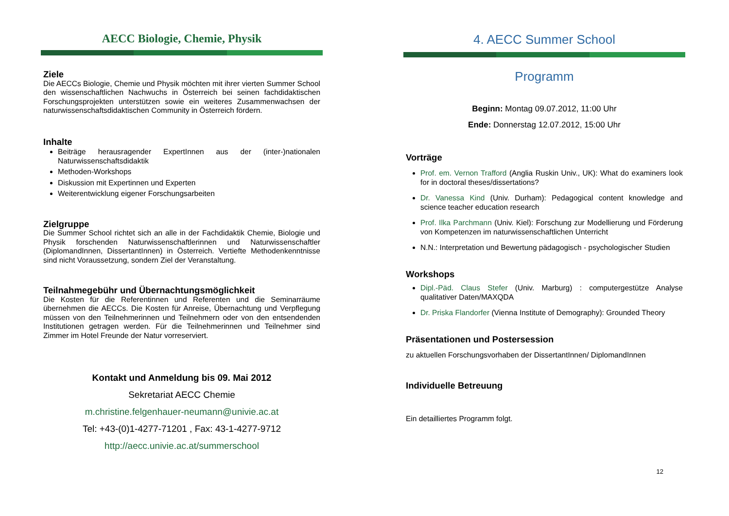AECC Biologie, Chemie, Physik
Ziele
Die AECCs Biologie, Chemie und Physik möchten mit ihrer vierten Summer School den wissenschaftlichen Nachwuchs in Österreich bei seinen fachdidaktischen Forschungsprojekten unterstützen sowie ein weiteres Zusammenwachsen der naturwissenschaftsdidaktischen Community in Österreich fördern.
Inhalte
Beiträge herausragender ExpertInnen aus der (inter-)nationalen Naturwissenschaftsdidaktik
Methoden-Workshops
Diskussion mit Expertinnen und Experten
Weiterentwicklung eigener Forschungsarbeiten
Zielgruppe
Die Summer School richtet sich an alle in der Fachdidaktik Chemie, Biologie und Physik forschenden Naturwissenschaftlerinnen und Naturwissenschaftler (DiplomandInnen, DissertantInnen) in Österreich. Vertiefte Methodenkenntnisse sind nicht Voraussetzung, sondern Ziel der Veranstaltung.
Teilnahmegebühr und Übernachtungsmöglichkeit
Die Kosten für die Referentinnen und Referenten und die Seminarräume übernehmen die AECCs. Die Kosten für Anreise, Übernachtung und Verpflegung müssen von den Teilnehmerinnen und Teilnehmern oder von den entsendenden Institutionen getragen werden. Für die Teilnehmerinnen und Teilnehmer sind Zimmer im Hotel Freunde der Natur vorreserviert.
Kontakt und Anmeldung bis 09. Mai 2012
Sekretariat AECC Chemie
m.christine.felgenhauer-neumann@univie.ac.at
Tel: +43-(0)1-4277-71201 , Fax: 43-1-4277-9712
http://aecc.univie.ac.at/summerschool
4. AECC Summer School
Programm
Beginn: Montag 09.07.2012, 11:00 Uhr
Ende: Donnerstag 12.07.2012, 15:00 Uhr
Vorträge
Prof. em. Vernon Trafford (Anglia Ruskin Univ., UK): What do examiners look for in doctoral theses/dissertations?
Dr. Vanessa Kind (Univ. Durham): Pedagogical content knowledge and science teacher education research
Prof. Ilka Parchmann (Univ. Kiel): Forschung zur Modellierung und Förderung von Kompetenzen im naturwissenschaftlichen Unterricht
N.N.: Interpretation und Bewertung pädagogisch - psychologischer Studien
Workshops
Dipl.-Päd. Claus Stefer (Univ. Marburg) : computergestütze Analyse qualitativer Daten/MAXQDA
Dr. Priska Flandorfer (Vienna Institute of Demography): Grounded Theory
Präsentationen und Postersession
zu aktuellen Forschungsvorhaben der DissertantInnen/ DiplomandInnen
Individuelle Betreuung
Ein detailliertes Programm folgt.
12